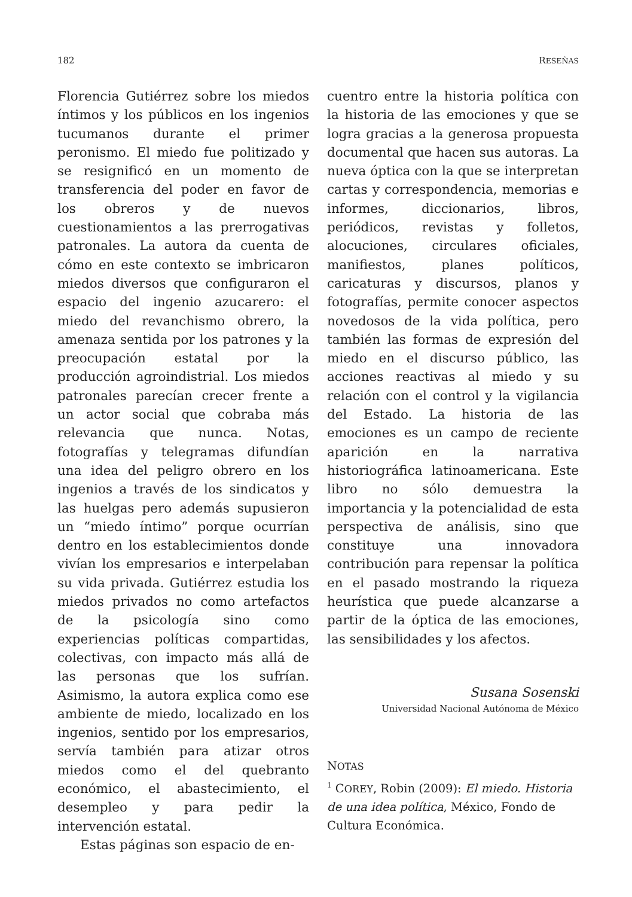182 RESEÑAS
Florencia Gutiérrez sobre los miedos íntimos y los públicos en los ingenios tucumanos durante el primer peronismo. El miedo fue politizado y se resignificó en un momento de transferencia del poder en favor de los obreros y de nuevos cuestionamientos a las prerrogativas patronales. La autora da cuenta de cómo en este contexto se imbricaron miedos diversos que configuraron el espacio del ingenio azucarero: el miedo del revanchismo obrero, la amenaza sentida por los patrones y la preocupación estatal por la producción agroindistrial. Los miedos patronales parecían crecer frente a un actor social que cobraba más relevancia que nunca. Notas, fotografías y telegramas difundían una idea del peligro obrero en los ingenios a través de los sindicatos y las huelgas pero además supusieron un “miedo íntimo” porque ocurrían dentro en los establecimientos donde vivían los empresarios e interpelaban su vida privada. Gutiérrez estudia los miedos privados no como artefactos de la psicología sino como experiencias políticas compartidas, colectivas, con impacto más allá de las personas que los sufrían. Asimismo, la autora explica como ese ambiente de miedo, localizado en los ingenios, sentido por los empresarios, servía también para atizar otros miedos como el del quebranto económico, el abastecimiento, el desempleo y para pedir la intervención estatal.
Estas páginas son espacio de en-
cuentro entre la historia política con la historia de las emociones y que se logra gracias a la generosa propuesta documental que hacen sus autoras. La nueva óptica con la que se interpretan cartas y correspondencia, memorias e informes, diccionarios, libros, periódicos, revistas y folletos, alocuciones, circulares oficiales, manifiestos, planes políticos, caricaturas y discursos, planos y fotografías, permite conocer aspectos novedosos de la vida política, pero también las formas de expresión del miedo en el discurso público, las acciones reactivas al miedo y su relación con el control y la vigilancia del Estado. La historia de las emociones es un campo de reciente aparición en la narrativa historiográfica latinoamericana. Este libro no sólo demuestra la importancia y la potencialidad de esta perspectiva de análisis, sino que constituye una innovadora contribución para repensar la política en el pasado mostrando la riqueza heurística que puede alcanzarse a partir de la óptica de las emociones, las sensibilidades y los afectos.
Susana Sosenski
Universidad Nacional Autónoma de México
NOTAS
<sup>1</sup> COREY, Robin (2009): El miedo. Historia de una idea política, México, Fondo de Cultura Económica.